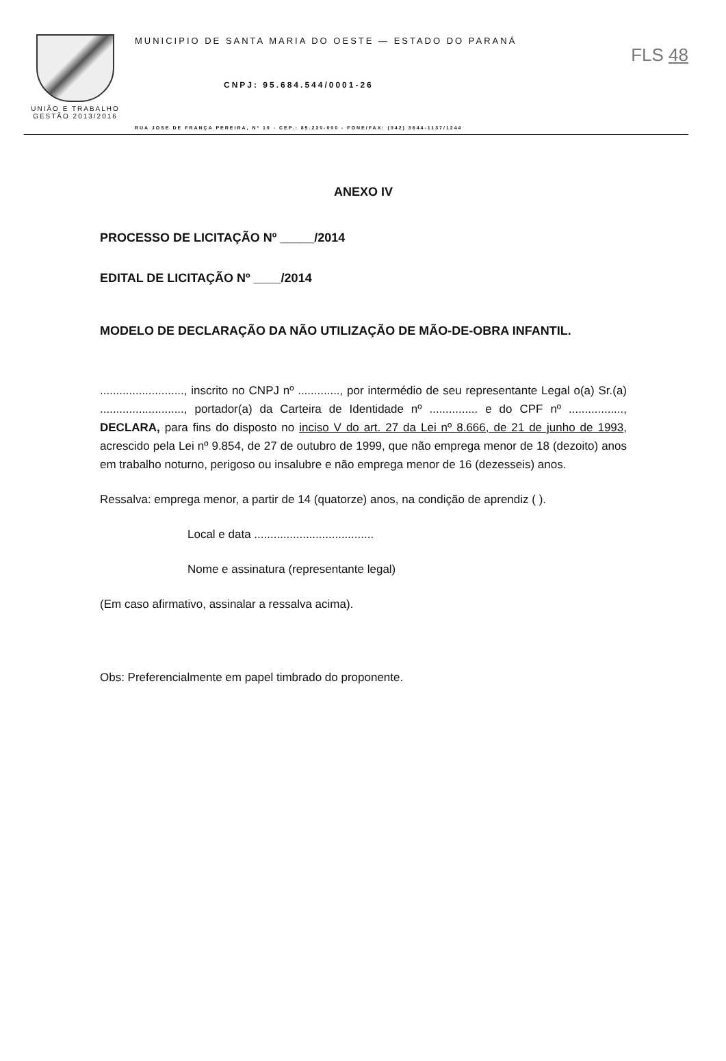UNIÃO E TRABALHO
GESTÃO 2013/2016
MUNICIPIO DE SANTA MARIA DO OESTE — ESTADO DO PARANÁ
CNPJ: 95.684.544/0001-26
RUA JOSE DE FRANÇA PEREIRA, Nº 10 - CEP.: 85.230-000 - FONE/FAX: (042) 3644-1137/1244
FLS 48
ANEXO IV
PROCESSO DE LICITAÇÃO Nº _____/2014
EDITAL DE LICITAÇÃO Nº ____/2014
MODELO DE DECLARAÇÃO DA NÃO UTILIZAÇÃO DE MÃO-DE-OBRA INFANTIL.
.........................., inscrito no CNPJ nº ............., por intermédio de seu representante Legal o(a) Sr.(a) .........................., portador(a) da Carteira de Identidade nº ............... e do CPF nº ................., DECLARA, para fins do disposto no inciso V do art. 27 da Lei nº 8.666, de 21 de junho de 1993, acrescido pela Lei nº 9.854, de 27 de outubro de 1999, que não emprega menor de 18 (dezoito) anos em trabalho noturno, perigoso ou insalubre e não emprega menor de 16 (dezesseis) anos.
Ressalva: emprega menor, a partir de 14 (quatorze) anos, na condição de aprendiz ( ).
Local e data .....................................
Nome e assinatura (representante legal)
(Em caso afirmativo, assinalar a ressalva acima).
Obs: Preferencialmente em papel timbrado do proponente.